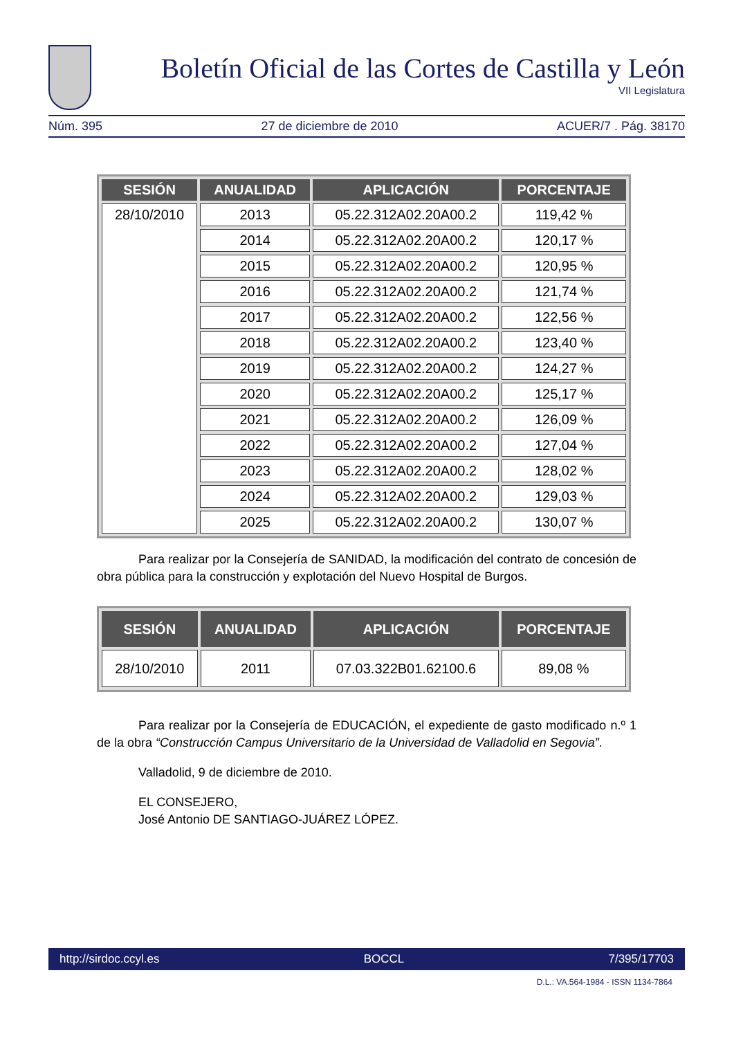Boletín Oficial de las Cortes de Castilla y León
VII Legislatura
Núm. 395 27 de diciembre de 2010 ACUER/7 . Pág. 38170
| SESIÓN | ANUALIDAD | APLICACIÓN | PORCENTAJE |
| --- | --- | --- | --- |
| 28/10/2010 | 2013 | 05.22.312A02.20A00.2 | 119,42 % |
| | 2014 | 05.22.312A02.20A00.2 | 120,17 % |
| | 2015 | 05.22.312A02.20A00.2 | 120,95 % |
| | 2016 | 05.22.312A02.20A00.2 | 121,74 % |
| | 2017 | 05.22.312A02.20A00.2 | 122,56 % |
| | 2018 | 05.22.312A02.20A00.2 | 123,40 % |
| | 2019 | 05.22.312A02.20A00.2 | 124,27 % |
| | 2020 | 05.22.312A02.20A00.2 | 125,17 % |
| | 2021 | 05.22.312A02.20A00.2 | 126,09 % |
| | 2022 | 05.22.312A02.20A00.2 | 127,04 % |
| | 2023 | 05.22.312A02.20A00.2 | 128,02 % |
| | 2024 | 05.22.312A02.20A00.2 | 129,03 % |
| | 2025 | 05.22.312A02.20A00.2 | 130,07 % |
Para realizar por la Consejería de SANIDAD, la modificación del contrato de concesión de obra pública para la construcción y explotación del Nuevo Hospital de Burgos.
| SESIÓN | ANUALIDAD | APLICACIÓN | PORCENTAJE |
| --- | --- | --- | --- |
| 28/10/2010 | 2011 | 07.03.322B01.62100.6 | 89,08 % |
Para realizar por la Consejería de EDUCACIÓN, el expediente de gasto modificado n.º 1 de la obra “Construcción Campus Universitario de la Universidad de Valladolid en Segovia”.
Valladolid, 9 de diciembre de 2010.
EL CONSEJERO,
José Antonio DE SANTIAGO-JUÁREZ LÓPEZ.
http://sirdoc.ccyl.es BOCCL 7/395/17703
D.L.: VA.564-1984 - ISSN 1134-7864